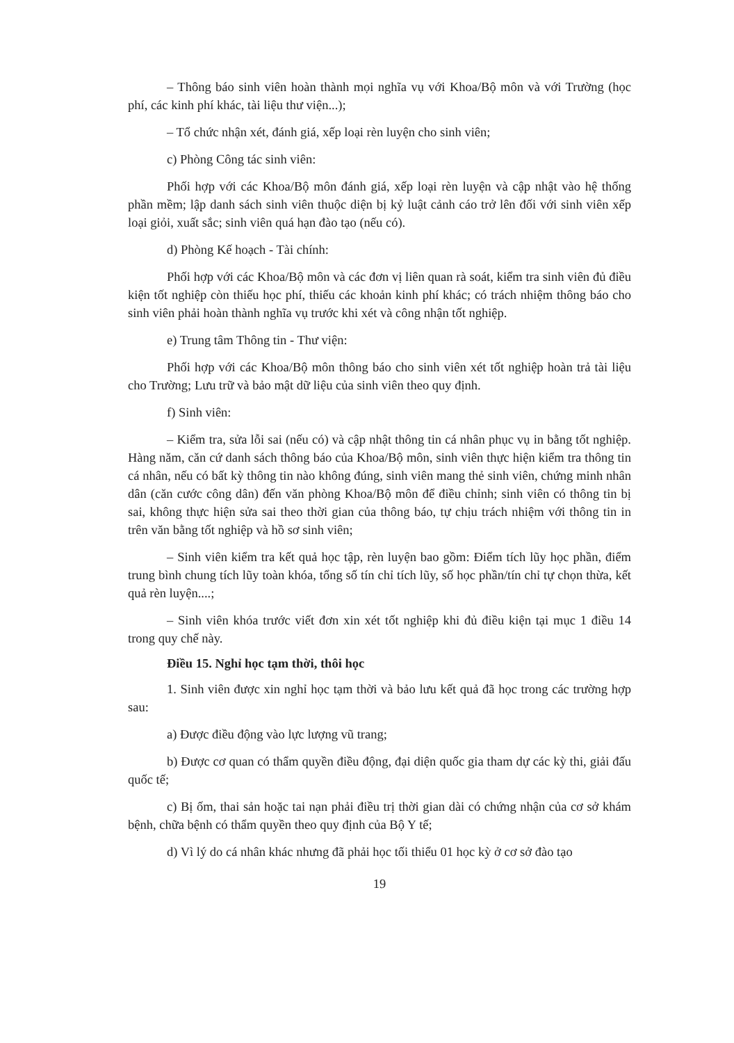– Thông báo sinh viên hoàn thành mọi nghĩa vụ với Khoa/Bộ môn và với Trường (học phí, các kinh phí khác, tài liệu thư viện...);
– Tổ chức nhận xét, đánh giá, xếp loại rèn luyện cho sinh viên;
c) Phòng Công tác sinh viên:
Phối hợp với các Khoa/Bộ môn đánh giá, xếp loại rèn luyện và cập nhật vào hệ thống phần mềm; lập danh sách sinh viên thuộc diện bị kỷ luật cảnh cáo trở lên đối với sinh viên xếp loại giỏi, xuất sắc; sinh viên quá hạn đào tạo (nếu có).
d) Phòng Kế hoạch - Tài chính:
Phối hợp với các Khoa/Bộ môn và các đơn vị liên quan rà soát, kiểm tra sinh viên đủ điều kiện tốt nghiệp còn thiếu học phí, thiếu các khoản kinh phí khác; có trách nhiệm thông báo cho sinh viên phải hoàn thành nghĩa vụ trước khi xét và công nhận tốt nghiệp.
e) Trung tâm Thông tin - Thư viện:
Phối hợp với các Khoa/Bộ môn thông báo cho sinh viên xét tốt nghiệp hoàn trả tài liệu cho Trường; Lưu trữ và bảo mật dữ liệu của sinh viên theo quy định.
f) Sinh viên:
– Kiểm tra, sửa lỗi sai (nếu có) và cập nhật thông tin cá nhân phục vụ in bằng tốt nghiệp. Hàng năm, căn cứ danh sách thông báo của Khoa/Bộ môn, sinh viên thực hiện kiểm tra thông tin cá nhân, nếu có bất kỳ thông tin nào không đúng, sinh viên mang thẻ sinh viên, chứng minh nhân dân (căn cước công dân) đến văn phòng Khoa/Bộ môn để điều chỉnh; sinh viên có thông tin bị sai, không thực hiện sửa sai theo thời gian của thông báo, tự chịu trách nhiệm với thông tin in trên văn bằng tốt nghiệp và hồ sơ sinh viên;
– Sinh viên kiểm tra kết quả học tập, rèn luyện bao gồm: Điểm tích lũy học phần, điểm trung bình chung tích lũy toàn khóa, tổng số tín chỉ tích lũy, số học phần/tín chỉ tự chọn thừa, kết quả rèn luyện....;
– Sinh viên khóa trước viết đơn xin xét tốt nghiệp khi đủ điều kiện tại mục 1 điều 14 trong quy chế này.
Điều 15. Nghỉ học tạm thời, thôi học
1. Sinh viên được xin nghỉ học tạm thời và bảo lưu kết quả đã học trong các trường hợp sau:
a) Được điều động vào lực lượng vũ trang;
b) Được cơ quan có thẩm quyền điều động, đại diện quốc gia tham dự các kỳ thi, giải đấu quốc tế;
c) Bị ốm, thai sản hoặc tai nạn phải điều trị thời gian dài có chứng nhận của cơ sở khám bệnh, chữa bệnh có thẩm quyền theo quy định của Bộ Y tế;
d) Vì lý do cá nhân khác nhưng đã phải học tối thiểu 01 học kỳ ở cơ sở đào tạo
19